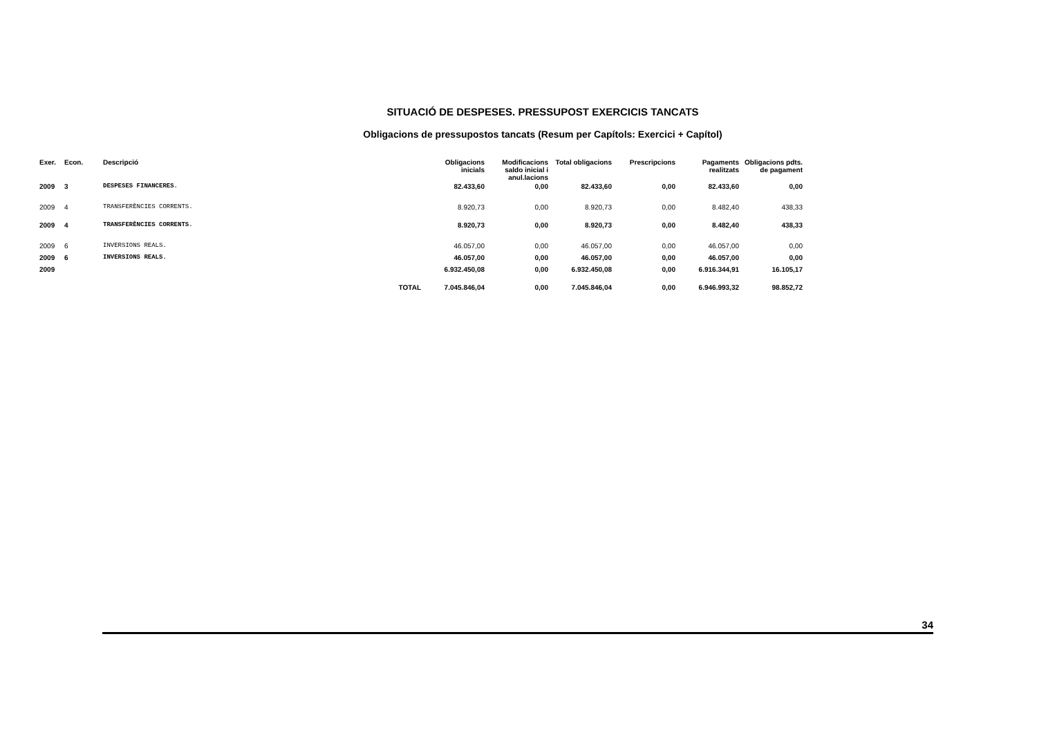SITUACIÓ DE DESPESES. PRESSUPOST EXERCICIS TANCATS
Obligacions de pressupostos tancats (Resum per Capítols: Exercici + Capítol)
| Exer. | Econ. | Descripció | Obligacions inicials | Modificacions saldo inicial i anul.lacions | Total obligacions | Prescripcions | Pagaments realitzats | Obligacions pdts. de pagament |
| --- | --- | --- | --- | --- | --- | --- | --- | --- |
| 2009 | 3 | DESPESES FINANCERES. | 82.433,60 | 0,00 | 82.433,60 | 0,00 | 82.433,60 | 0,00 |
| 2009 | 4 | TRANSFERÈNCIES CORRENTS. | 8.920,73 | 0,00 | 8.920,73 | 0,00 | 8.482,40 | 438,33 |
| 2009 | 4 | TRANSFERÈNCIES CORRENTS. | 8.920,73 | 0,00 | 8.920,73 | 0,00 | 8.482,40 | 438,33 |
| 2009 | 6 | INVERSIONS REALS. | 46.057,00 | 0,00 | 46.057,00 | 0,00 | 46.057,00 | 0,00 |
| 2009 | 6 | INVERSIONS REALS. | 46.057,00 | 0,00 | 46.057,00 | 0,00 | 46.057,00 | 0,00 |
| 2009 | | | 6.932.450,08 | 0,00 | 6.932.450,08 | 0,00 | 6.916.344,91 | 16.105,17 |
| | | TOTAL | 7.045.846,04 | 0,00 | 7.045.846,04 | 0,00 | 6.946.993,32 | 98.852,72 |
34